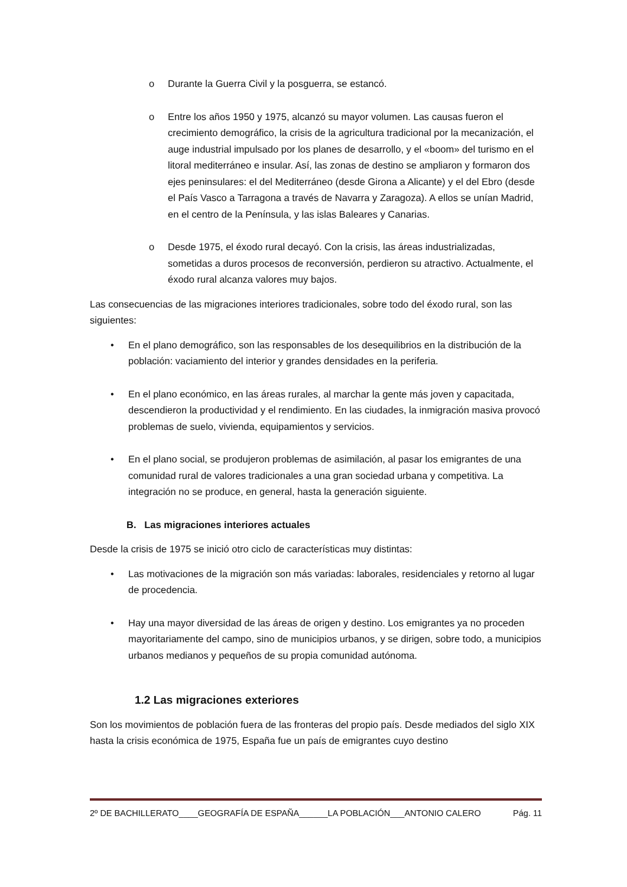o Durante la Guerra Civil y la posguerra, se estancó.
o Entre los años 1950 y 1975, alcanzó su mayor volumen. Las causas fueron el crecimiento demográfico, la crisis de la agricultura tradicional por la mecanización, el auge industrial impulsado por los planes de desarrollo, y el «boom» del turismo en el litoral mediterráneo e insular. Así, las zonas de destino se ampliaron y formaron dos ejes peninsulares: el del Mediterráneo (desde Girona a Alicante) y el del Ebro (desde el País Vasco a Tarragona a través de Navarra y Zaragoza). A ellos se unían Madrid, en el centro de la Península, y las islas Baleares y Canarias.
o Desde 1975, el éxodo rural decayó. Con la crisis, las áreas industrializadas, sometidas a duros procesos de reconversión, perdieron su atractivo. Actualmente, el éxodo rural alcanza valores muy bajos.
Las consecuencias de las migraciones interiores tradicionales, sobre todo del éxodo rural, son las siguientes:
• En el plano demográfico, son las responsables de los desequilibrios en la distribución de la población: vaciamiento del interior y grandes densidades en la periferia.
• En el plano económico, en las áreas rurales, al marchar la gente más joven y capacitada, descendieron la productividad y el rendimiento. En las ciudades, la inmigración masiva provocó problemas de suelo, vivienda, equipamientos y servicios.
• En el plano social, se produjeron problemas de asimilación, al pasar los emigrantes de una comunidad rural de valores tradicionales a una gran sociedad urbana y competitiva. La integración no se produce, en general, hasta la generación siguiente.
B. Las migraciones interiores actuales
Desde la crisis de 1975 se inició otro ciclo de características muy distintas:
• Las motivaciones de la migración son más variadas: laborales, residenciales y retorno al lugar de procedencia.
• Hay una mayor diversidad de las áreas de origen y destino. Los emigrantes ya no proceden mayoritariamente del campo, sino de municipios urbanos, y se dirigen, sobre todo, a municipios urbanos medianos y pequeños de su propia comunidad autónoma.
1.2 Las migraciones exteriores
Son los movimientos de población fuera de las fronteras del propio país. Desde mediados del siglo XIX hasta la crisis económica de 1975, España fue un país de emigrantes cuyo destino
2º DE BACHILLERATO____GEOGRAFÍA DE ESPAÑA______LA POBLACIÓN___ANTONIO CALERO Pág. 11